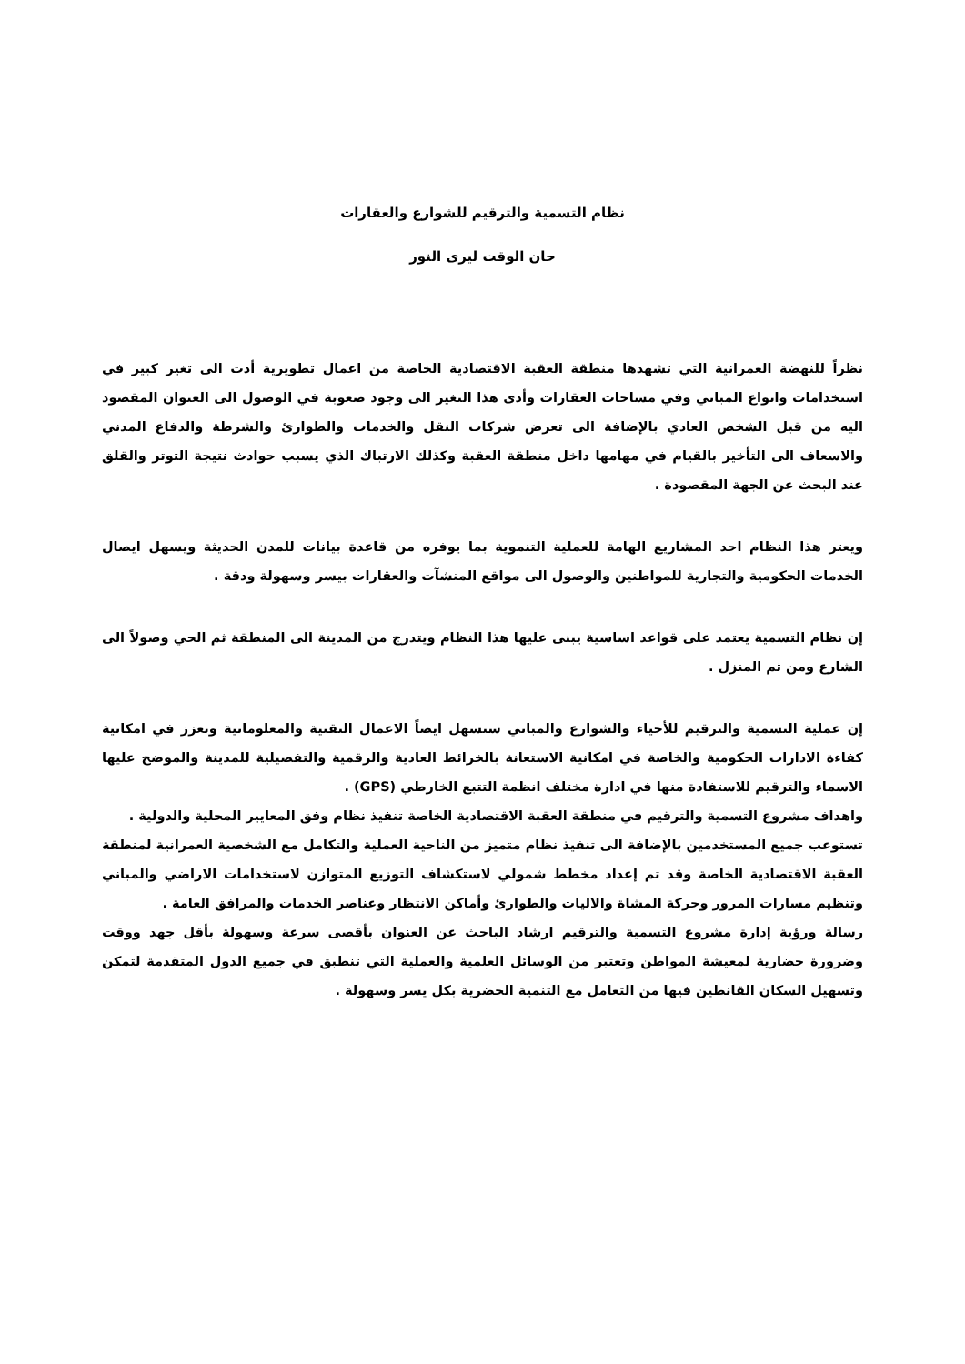نظام التسمية والترقيم للشوارع والعقارات
حان الوقت ليرى النور
نظراً للنهضة العمرانية التي تشهدها منطقة العقبة الاقتصادية الخاصة من اعمال تطويرية أدت الى تغير كبير في استخدامات وانواع المباني وفي مساحات العقارات وأدى هذا التغير الى وجود صعوبة في الوصول الى العنوان المقصود اليه من قبل الشخص العادي بالإضافة الى تعرض شركات النقل والخدمات والطوارئ والشرطة والدفاع المدني والاسعاف الى التأخير بالقيام في مهامها داخل منطقة العقبة وكذلك الارتباك الذي يسبب حوادث نتيجة التوتر والقلق عند البحث عن الجهة المقصودة .
ويعتر هذا النظام احد المشاريع الهامة للعملية التنموية بما يوفره من قاعدة بيانات للمدن الحديثة ويسهل ايصال الخدمات الحكومية والتجارية للمواطنين والوصول الى مواقع المنشآت والعقارات بيسر وسهولة ودقة .
إن نظام التسمية يعتمد على قواعد اساسية يبنى عليها هذا النظام ويتدرج من المدينة الى المنطقة ثم الحي وصولاً الى الشارع ومن ثم المنزل .
إن عملية التسمية والترقيم للأحياء والشوارع والمباني ستسهل ايضاً الاعمال التقنية والمعلوماتية وتعزز في امكانية كفاءة الادارات الحكومية والخاصة في امكانية الاستعانة بالخرائط العادية والرقمية والتفصيلية للمدينة والموضح عليها الاسماء والترقيم للاستفادة منها في ادارة مختلف انظمة التتبع الخارطي (GPS) .
واهداف مشروع التسمية والترقيم في منطقة العقبة الاقتصادية الخاصة تنفيذ نظام وفق المعايير المحلية والدولية .
تستوعب جميع المستخدمين بالإضافة الى تنفيذ نظام متميز من الناحية العملية والتكامل مع الشخصية العمرانية لمنطقة العقبة الاقتصادية الخاصة وقد تم إعداد مخطط شمولي لاستكشاف التوزيع المتوازن لاستخدامات الاراضي والمباني وتنظيم مسارات المرور وحركة المشاة والاليات والطوارئ وأماكن الانتظار وعناصر الخدمات والمرافق العامة .
رسالة ورؤية إدارة مشروع التسمية والترقيم ارشاد الباحث عن العنوان بأقصى سرعة وسهولة بأقل جهد ووقت وضرورة حضارية لمعيشة المواطن وتعتبر من الوسائل العلمية والعملية التي تنطبق في جميع الدول المتقدمة لتمكن وتسهيل السكان القانطين فيها من التعامل مع التنمية الحضرية بكل يسر وسهولة .